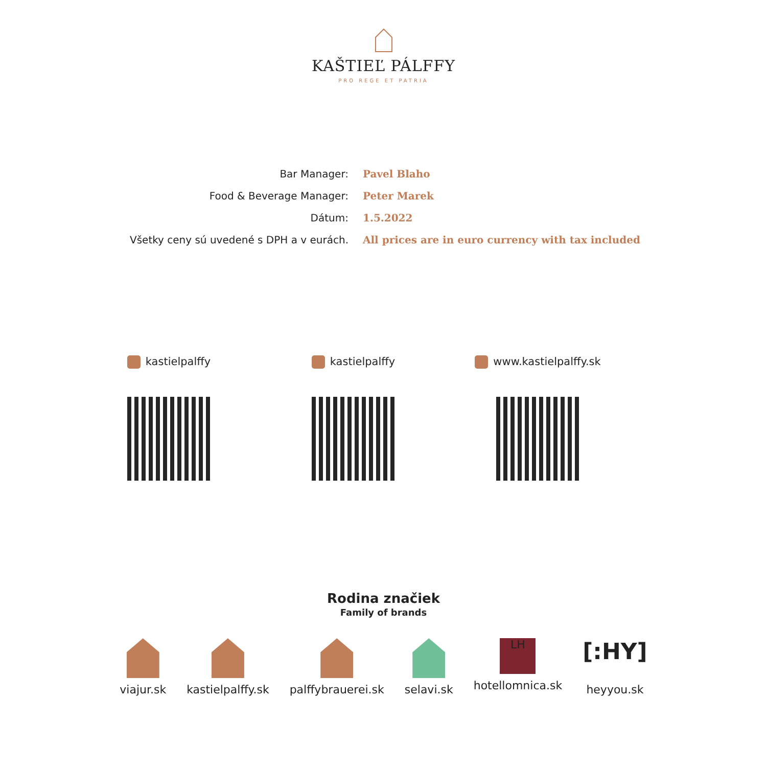KAŠTIEĽ PÁLFFY
PRO REGE ET PATRIA
| Bar Manager: | Pavel Blaho |
| Food & Beverage Manager: | Peter Marek |
| Dátum: | 1.5.2022 |
| Všetky ceny sú uvedené s DPH a v eurách. | All prices are in euro currency with tax included |
kastielpalffy
kastielpalffy
www.kastielpalffy.sk
Rodina značiek
Family of brands
viajur.sk kastielpalffy.sk palffybrauerei.sk selavi.sk
LH
hotellomnica.sk
[:HY]
heyyou.sk